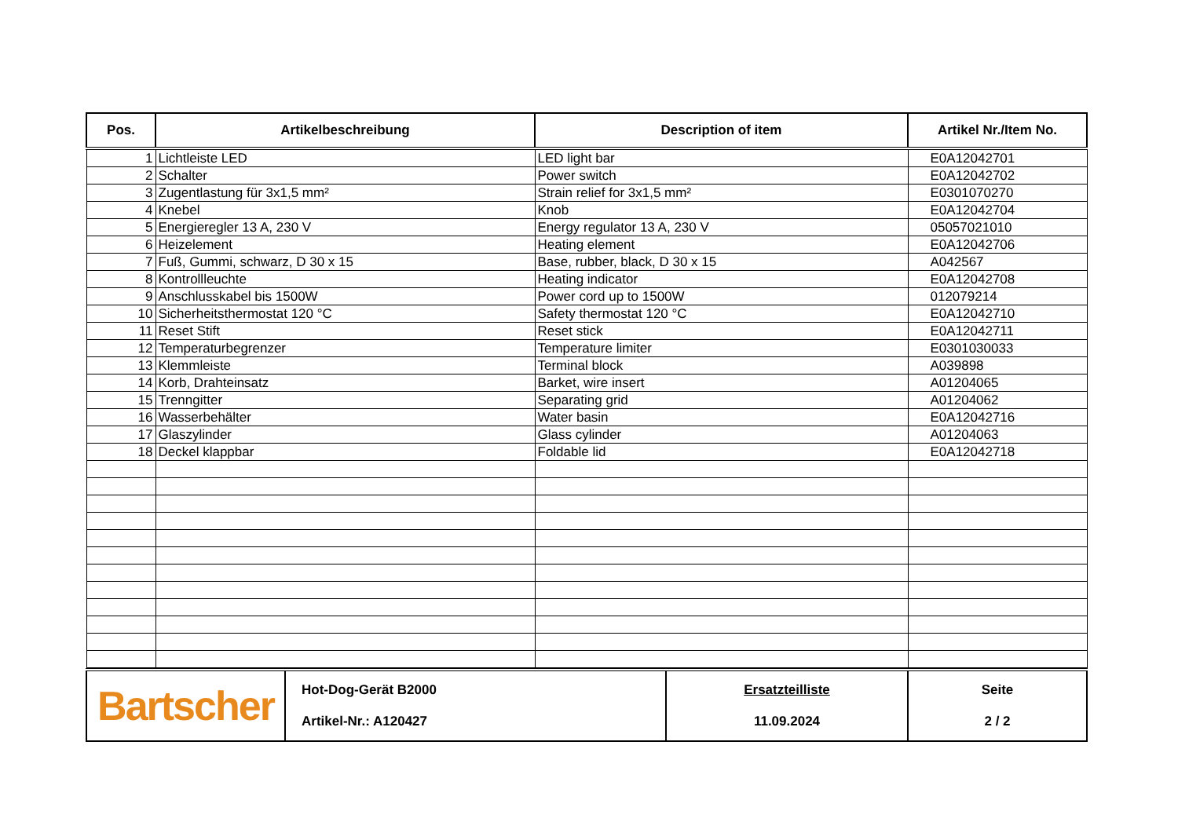| Pos. | Artikelbeschreibung | Description of item | Artikel Nr./Item No. |
| --- | --- | --- | --- |
| 1 | Lichtleiste LED | LED light bar | E0A12042701 |
| 2 | Schalter | Power switch | E0A12042702 |
| 3 | Zugentlastung für 3x1,5 mm² | Strain relief for 3x1,5 mm² | E0301070270 |
| 4 | Knebel | Knob | E0A12042704 |
| 5 | Energieregler 13 A, 230 V | Energy regulator 13 A, 230 V | 05057021010 |
| 6 | Heizelement | Heating element | E0A12042706 |
| 7 | Fuß, Gummi, schwarz, D 30 x 15 | Base, rubber, black, D 30 x 15 | A042567 |
| 8 | Kontrollleuchte | Heating indicator | E0A12042708 |
| 9 | Anschlusskabel bis 1500W | Power cord up to 1500W | 012079214 |
| 10 | Sicherheitsthermostat 120 °C | Safety thermostat 120 °C | E0A12042710 |
| 11 | Reset Stift | Reset stick | E0A12042711 |
| 12 | Temperaturbegrenzer | Temperature limiter | E0301030033 |
| 13 | Klemmleiste | Terminal block | A039898 |
| 14 | Korb, Drahteinsatz | Barket, wire insert | A01204065 |
| 15 | Trenngitter | Separating grid | A01204062 |
| 16 | Wasserbehälter | Water basin | E0A12042716 |
| 17 | Glaszylinder | Glass cylinder | A01204063 |
| 18 | Deckel klappbar | Foldable lid | E0A12042718 |
| Bartscher | Hot-Dog-Gerät B2000 Artikel-Nr.: A120427 | Ersatzteilliste 11.09.2024 | Seite 2 / 2 |